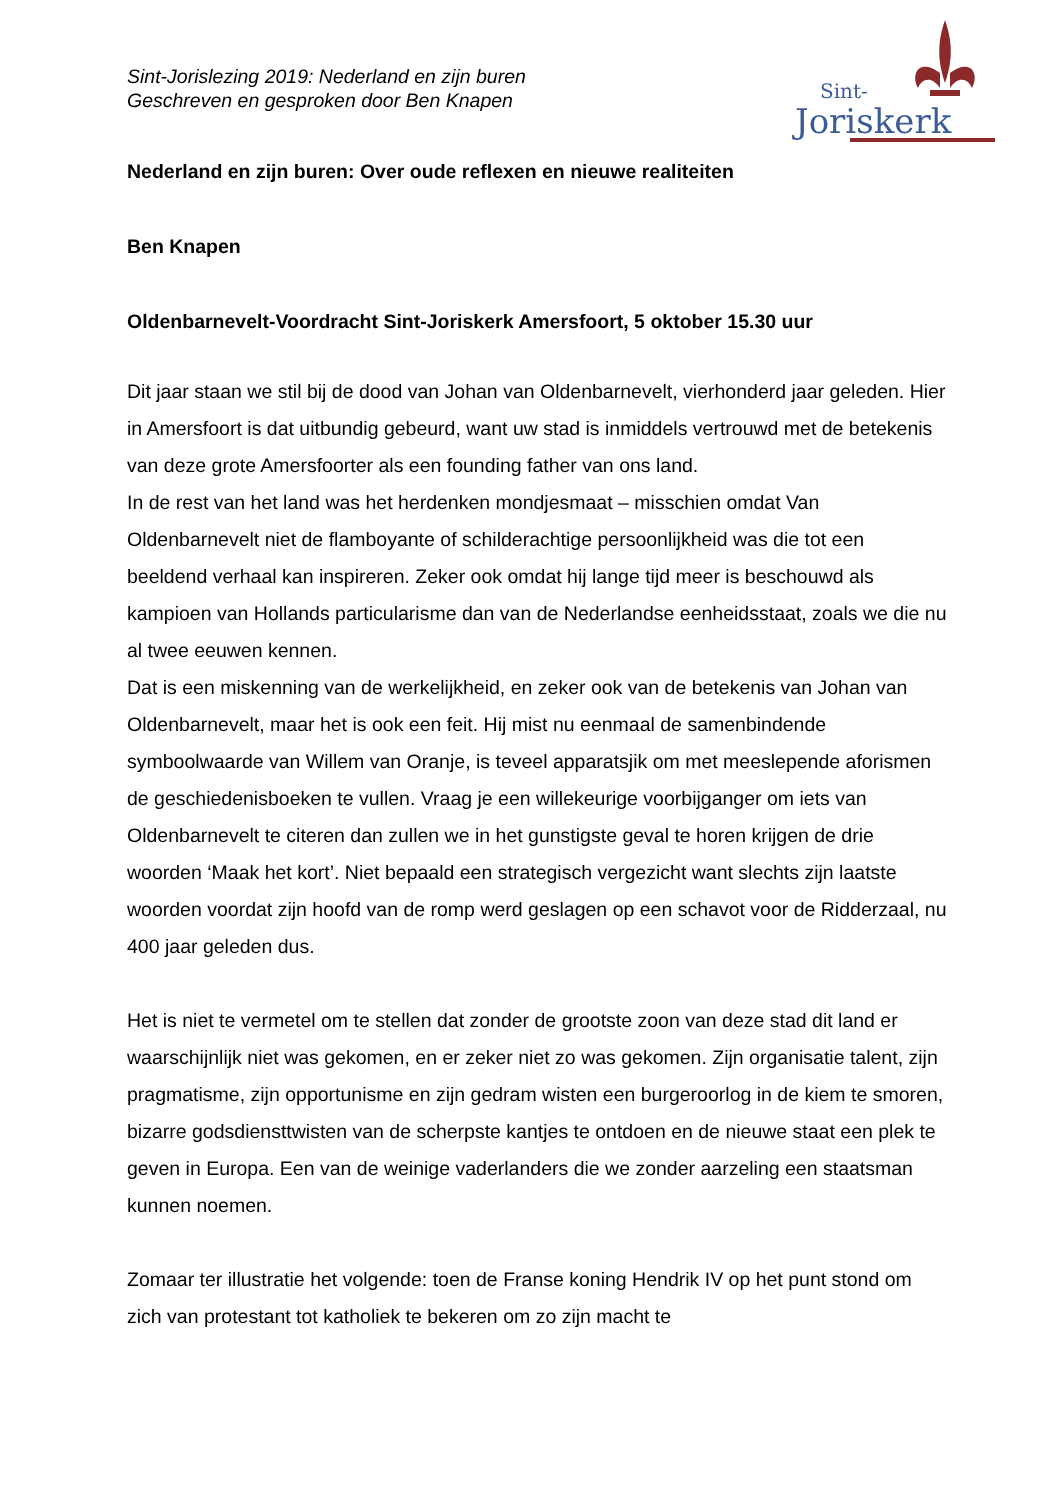Sint-Jorislezing 2019: Nederland en zijn buren
Geschreven en gesproken door Ben Knapen
Sint-
Joriskerk
Nederland en zijn buren: Over oude reflexen en nieuwe realiteiten
Ben Knapen
Oldenbarnevelt-Voordracht Sint-Joriskerk Amersfoort, 5 oktober 15.30 uur
Dit jaar staan we stil bij de dood van Johan van Oldenbarnevelt, vierhonderd jaar geleden. Hier in Amersfoort is dat uitbundig gebeurd, want uw stad is inmiddels vertrouwd met de betekenis van deze grote Amersfoorter als een founding father van ons land.
In de rest van het land was het herdenken mondjesmaat – misschien omdat Van Oldenbarnevelt niet de flamboyante of schilderachtige persoonlijkheid was die tot een beeldend verhaal kan inspireren. Zeker ook omdat hij lange tijd meer is beschouwd als kampioen van Hollands particularisme dan van de Nederlandse eenheidsstaat, zoals we die nu al twee eeuwen kennen.
Dat is een miskenning van de werkelijkheid, en zeker ook van de betekenis van Johan van Oldenbarnevelt, maar het is ook een feit. Hij mist nu eenmaal de samenbindende symboolwaarde van Willem van Oranje, is teveel apparatsjik om met meeslepende aforismen de geschiedenisboeken te vullen. Vraag je een willekeurige voorbijganger om iets van Oldenbarnevelt te citeren dan zullen we in het gunstigste geval te horen krijgen de drie woorden ‘Maak het kort’. Niet bepaald een strategisch vergezicht want slechts zijn laatste woorden voordat zijn hoofd van de romp werd geslagen op een schavot voor de Ridderzaal, nu 400 jaar geleden dus.
Het is niet te vermetel om te stellen dat zonder de grootste zoon van deze stad dit land er waarschijnlijk niet was gekomen, en er zeker niet zo was gekomen. Zijn organisatie talent, zijn pragmatisme, zijn opportunisme en zijn gedram wisten een burgeroorlog in de kiem te smoren, bizarre godsdiensttwisten van de scherpste kantjes te ontdoen en de nieuwe staat een plek te geven in Europa. Een van de weinige vaderlanders die we zonder aarzeling een staatsman kunnen noemen.
Zomaar ter illustratie het volgende: toen de Franse koning Hendrik IV op het punt stond om zich van protestant tot katholiek te bekeren om zo zijn macht te